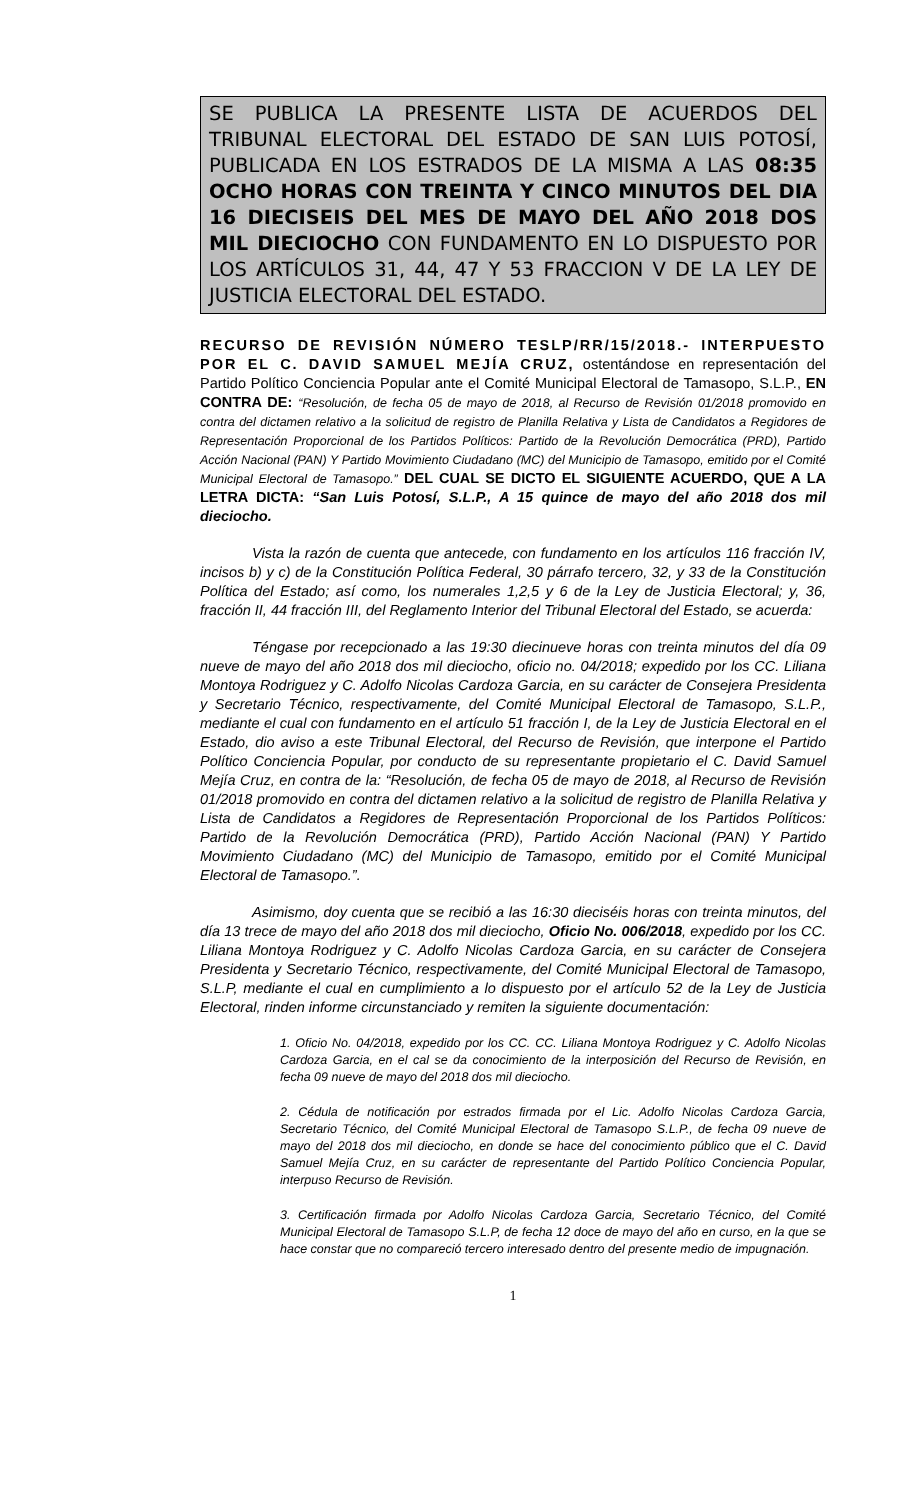SE PUBLICA LA PRESENTE LISTA DE ACUERDOS DEL TRIBUNAL ELECTORAL DEL ESTADO DE SAN LUIS POTOSÍ, PUBLICADA EN LOS ESTRADOS DE LA MISMA A LAS 08:35 OCHO HORAS CON TREINTA Y CINCO MINUTOS DEL DIA 16 DIECISEIS DEL MES DE MAYO DEL AÑO 2018 DOS MIL DIECIOCHO CON FUNDAMENTO EN LO DISPUESTO POR LOS ARTÍCULOS 31, 44, 47 Y 53 FRACCION V DE LA LEY DE JUSTICIA ELECTORAL DEL ESTADO.
RECURSO DE REVISIÓN NÚMERO TESLP/RR/15/2018.- INTERPUESTO POR EL C. DAVID SAMUEL MEJÍA CRUZ, ostentándose en representación del Partido Político Conciencia Popular ante el Comité Municipal Electoral de Tamasopo, S.L.P., EN CONTRA DE: “Resolución, de fecha 05 de mayo de 2018, al Recurso de Revisión 01/2018 promovido en contra del dictamen relativo a la solicitud de registro de Planilla Relativa y Lista de Candidatos a Regidores de Representación Proporcional de los Partidos Políticos: Partido de la Revolución Democrática (PRD), Partido Acción Nacional (PAN) Y Partido Movimiento Ciudadano (MC) del Municipio de Tamasopo, emitido por el Comité Municipal Electoral de Tamasopo.” DEL CUAL SE DICTO EL SIGUIENTE ACUERDO, QUE A LA LETRA DICTA: “San Luis Potosí, S.L.P., A 15 quince de mayo del año 2018 dos mil dieciocho.
Vista la razón de cuenta que antecede, con fundamento en los artículos 116 fracción IV, incisos b) y c) de la Constitución Política Federal, 30 párrafo tercero, 32, y 33 de la Constitución Política del Estado; así como, los numerales 1,2,5 y 6 de la Ley de Justicia Electoral; y, 36, fracción II, 44 fracción III, del Reglamento Interior del Tribunal Electoral del Estado, se acuerda:
Téngase por recepcionado a las 19:30 diecinueve horas con treinta minutos del día 09 nueve de mayo del año 2018 dos mil dieciocho, oficio no. 04/2018; expedido por los CC. Liliana Montoya Rodriguez y C. Adolfo Nicolas Cardoza Garcia, en su carácter de Consejera Presidenta y Secretario Técnico, respectivamente, del Comité Municipal Electoral de Tamasopo, S.L.P., mediante el cual con fundamento en el artículo 51 fracción I, de la Ley de Justicia Electoral en el Estado, dio aviso a este Tribunal Electoral, del Recurso de Revisión, que interpone el Partido Político Conciencia Popular, por conducto de su representante propietario el C. David Samuel Mejía Cruz, en contra de la: “Resolución, de fecha 05 de mayo de 2018, al Recurso de Revisión 01/2018 promovido en contra del dictamen relativo a la solicitud de registro de Planilla Relativa y Lista de Candidatos a Regidores de Representación Proporcional de los Partidos Políticos: Partido de la Revolución Democrática (PRD), Partido Acción Nacional (PAN) Y Partido Movimiento Ciudadano (MC) del Municipio de Tamasopo, emitido por el Comité Municipal Electoral de Tamasopo.”.
Asimismo, doy cuenta que se recibió a las 16:30 dieciséis horas con treinta minutos, del día 13 trece de mayo del año 2018 dos mil dieciocho, Oficio No. 006/2018, expedido por los CC. Liliana Montoya Rodriguez y C. Adolfo Nicolas Cardoza Garcia, en su carácter de Consejera Presidenta y Secretario Técnico, respectivamente, del Comité Municipal Electoral de Tamasopo, S.L.P, mediante el cual en cumplimiento a lo dispuesto por el artículo 52 de la Ley de Justicia Electoral, rinden informe circunstanciado y remiten la siguiente documentación:
1. Oficio No. 04/2018, expedido por los CC. CC. Liliana Montoya Rodriguez y C. Adolfo Nicolas Cardoza Garcia, en el cal se da conocimiento de la interposición del Recurso de Revisión, en fecha 09 nueve de mayo del 2018 dos mil dieciocho.
2. Cédula de notificación por estrados firmada por el Lic. Adolfo Nicolas Cardoza Garcia, Secretario Técnico, del Comité Municipal Electoral de Tamasopo S.L.P., de fecha 09 nueve de mayo del 2018 dos mil dieciocho, en donde se hace del conocimiento público que el C. David Samuel Mejía Cruz, en su carácter de representante del Partido Político Conciencia Popular, interpuso Recurso de Revisión.
3. Certificación firmada por Adolfo Nicolas Cardoza Garcia, Secretario Técnico, del Comité Municipal Electoral de Tamasopo S.L.P, de fecha 12 doce de mayo del año en curso, en la que se hace constar que no compareció tercero interesado dentro del presente medio de impugnación.
1